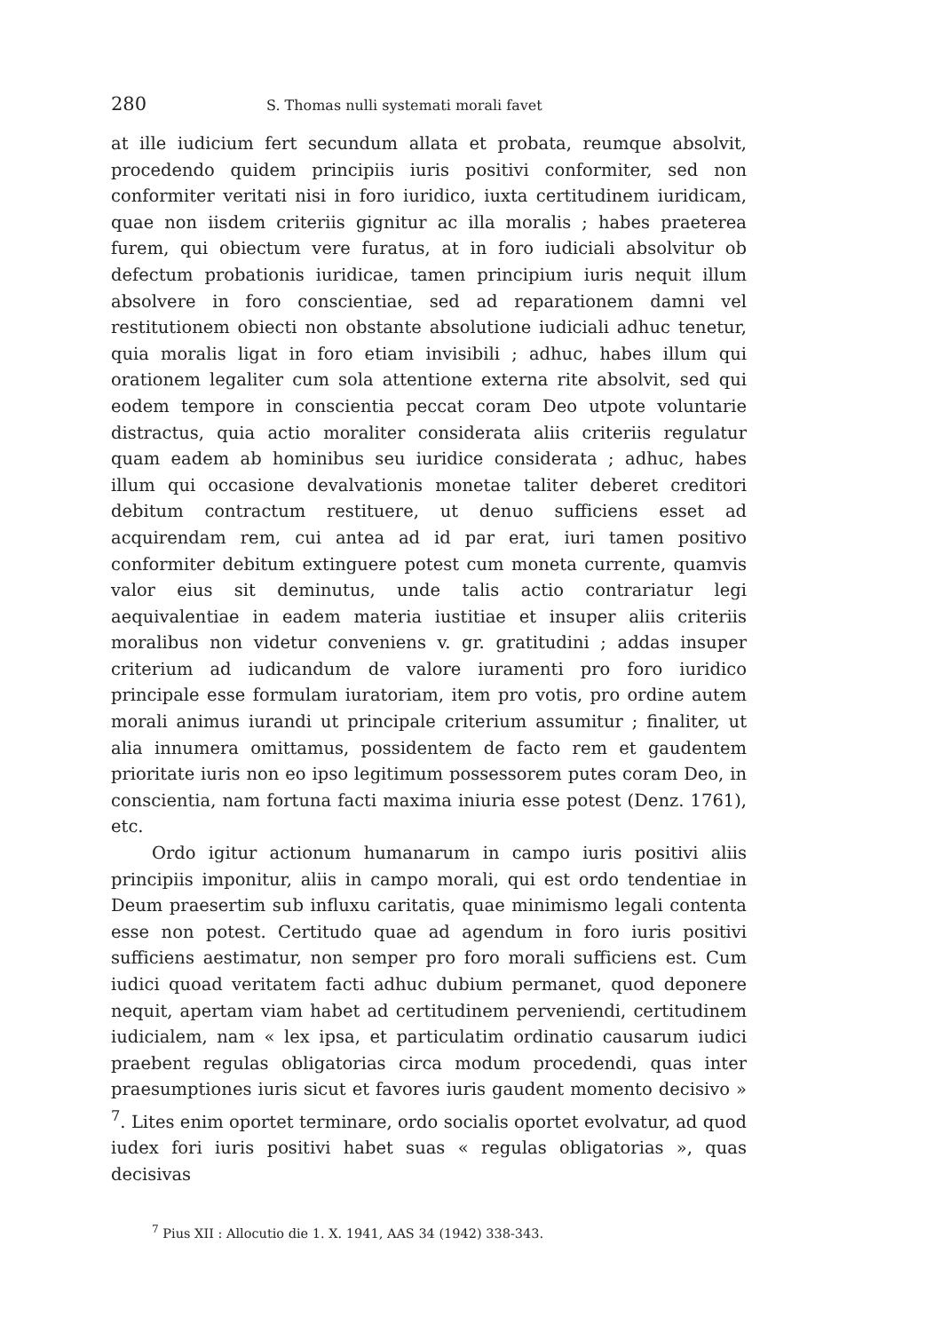280 S. Thomas nulli systemati morali favet
at ille iudicium fert secundum allata et probata, reumque absolvit, procedendo quidem principiis iuris positivi conformiter, sed non conformiter veritati nisi in foro iuridico, iuxta certitudinem iuridicam, quae non iisdem criteriis gignitur ac illa moralis ; habes praeterea furem, qui obiectum vere furatus, at in foro iudiciali absolvitur ob defectum probationis iuridicae, tamen principium iuris nequit illum absolvere in foro conscientiae, sed ad reparationem damni vel restitutionem obiecti non obstante absolutione iudiciali adhuc tenetur, quia moralis ligat in foro etiam invisibili ; adhuc, habes illum qui orationem legaliter cum sola attentione externa rite absolvit, sed qui eodem tempore in conscientia peccat coram Deo utpote voluntarie distractus, quia actio moraliter considerata aliis criteriis regulatur quam eadem ab hominibus seu iuridice considerata ; adhuc, habes illum qui occasione devalvationis monetae taliter deberet creditori debitum contractum restituere, ut denuo sufficiens esset ad acquirendam rem, cui antea ad id par erat, iuri tamen positivo conformiter debitum extinguere potest cum moneta currente, quamvis valor eius sit deminutus, unde talis actio contrariatur legi aequivalentiae in eadem materia iustitiae et insuper aliis criteriis moralibus non videtur conveniens v. gr. gratitudini ; addas insuper criterium ad iudicandum de valore iuramenti pro foro iuridico principale esse formulam iuratoriam, item pro votis, pro ordine autem morali animus iurandi ut principale criterium assumitur ; finaliter, ut alia innumera omittamus, possidentem de facto rem et gaudentem prioritate iuris non eo ipso legitimum possessorem putes coram Deo, in conscientia, nam fortuna facti maxima iniuria esse potest (Denz. 1761), etc.
Ordo igitur actionum humanarum in campo iuris positivi aliis principiis imponitur, aliis in campo morali, qui est ordo tendentiae in Deum praesertim sub influxu caritatis, quae minimismo legali contenta esse non potest. Certitudo quae ad agendum in foro iuris positivi sufficiens aestimatur, non semper pro foro morali sufficiens est. Cum iudici quoad veritatem facti adhuc dubium permanet, quod deponere nequit, apertam viam habet ad certitudinem perveniendi, certitudinem iudicialem, nam « lex ipsa, et particulatim ordinatio causarum iudici praebent regulas obligatorias circa modum procedendi, quas inter praesumptiones iuris sicut et favores iuris gaudent momento decisivo » <sup>7</sup>. Lites enim oportet terminare, ordo socialis oportet evolvatur, ad quod iudex fori iuris positivi habet suas « regulas obligatorias », quas decisivas
<sup>7</sup> Pius XII : Allocutio die 1. X. 1941, AAS 34 (1942) 338-343.